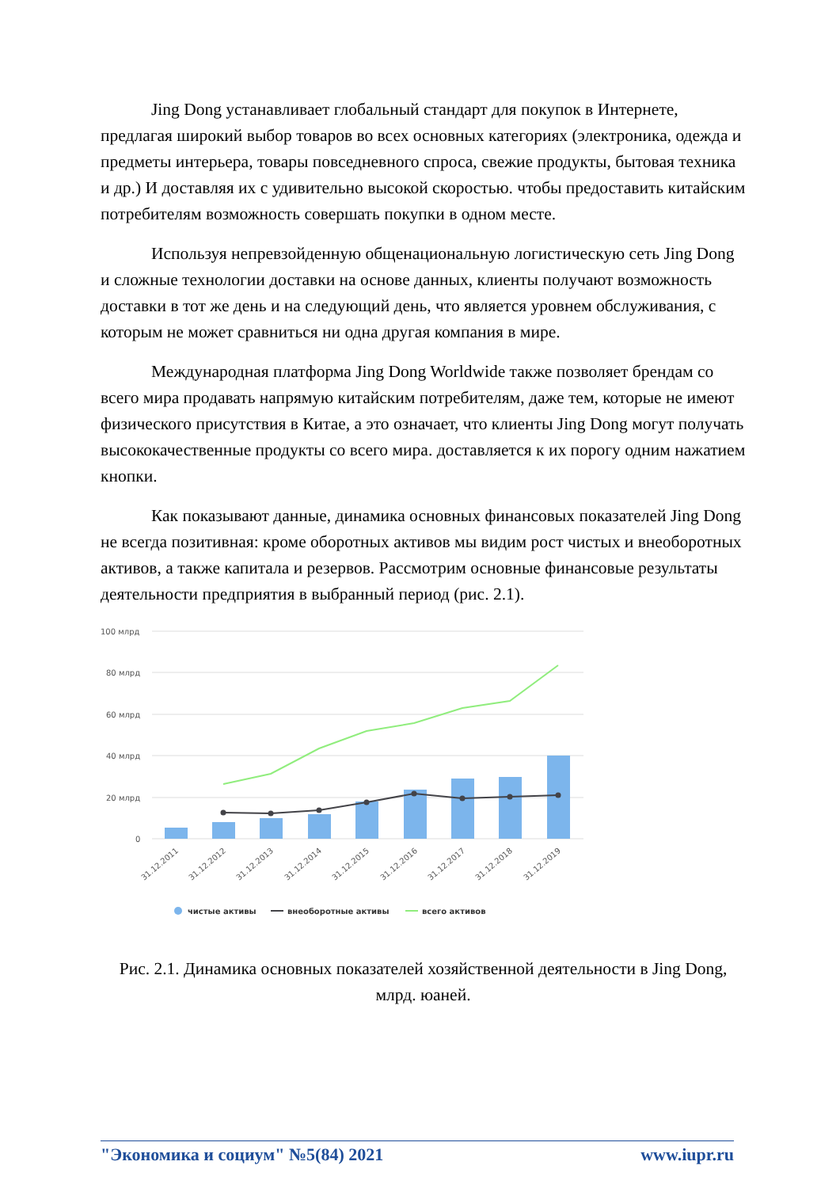Jing Dong устанавливает глобальный стандарт для покупок в Интернете, предлагая широкий выбор товаров во всех основных категориях (электроника, одежда и предметы интерьера, товары повседневного спроса, свежие продукты, бытовая техника и др.) И доставляя их с удивительно высокой скоростью. чтобы предоставить китайским потребителям возможность совершать покупки в одном месте.
Используя непревзойденную общенациональную логистическую сеть Jing Dong и сложные технологии доставки на основе данных, клиенты получают возможность доставки в тот же день и на следующий день, что является уровнем обслуживания, с которым не может сравниться ни одна другая компания в мире.
Международная платформа Jing Dong Worldwide также позволяет брендам со всего мира продавать напрямую китайским потребителям, даже тем, которые не имеют физического присутствия в Китае, а это означает, что клиенты Jing Dong могут получать высококачественные продукты со всего мира. доставляется к их порогу одним нажатием кнопки.
Как показывают данные, динамика основных финансовых показателей Jing Dong не всегда позитивная: кроме оборотных активов мы видим рост чистых и внеоборотных активов, а также капитала и резервов. Рассмотрим основные финансовые результаты деятельности предприятия в выбранный период (рис. 2.1).
100 млрд
80 млрд
60 млрд
40 млрд
20 млрд
0
31.12.2011
31.12.2012
31.12.2013
31.12.2014
31.12.2015
31.12.2016
31.12.2017
31.12.2018
31.12.2019
чистые активы
внеоборотные активы
всего активов
Рис. 2.1. Динамика основных показателей хозяйственной деятельности в Jing Dong, млрд. юаней.
"Экономика и социум" №5(84) 2021 www.iupr.ru